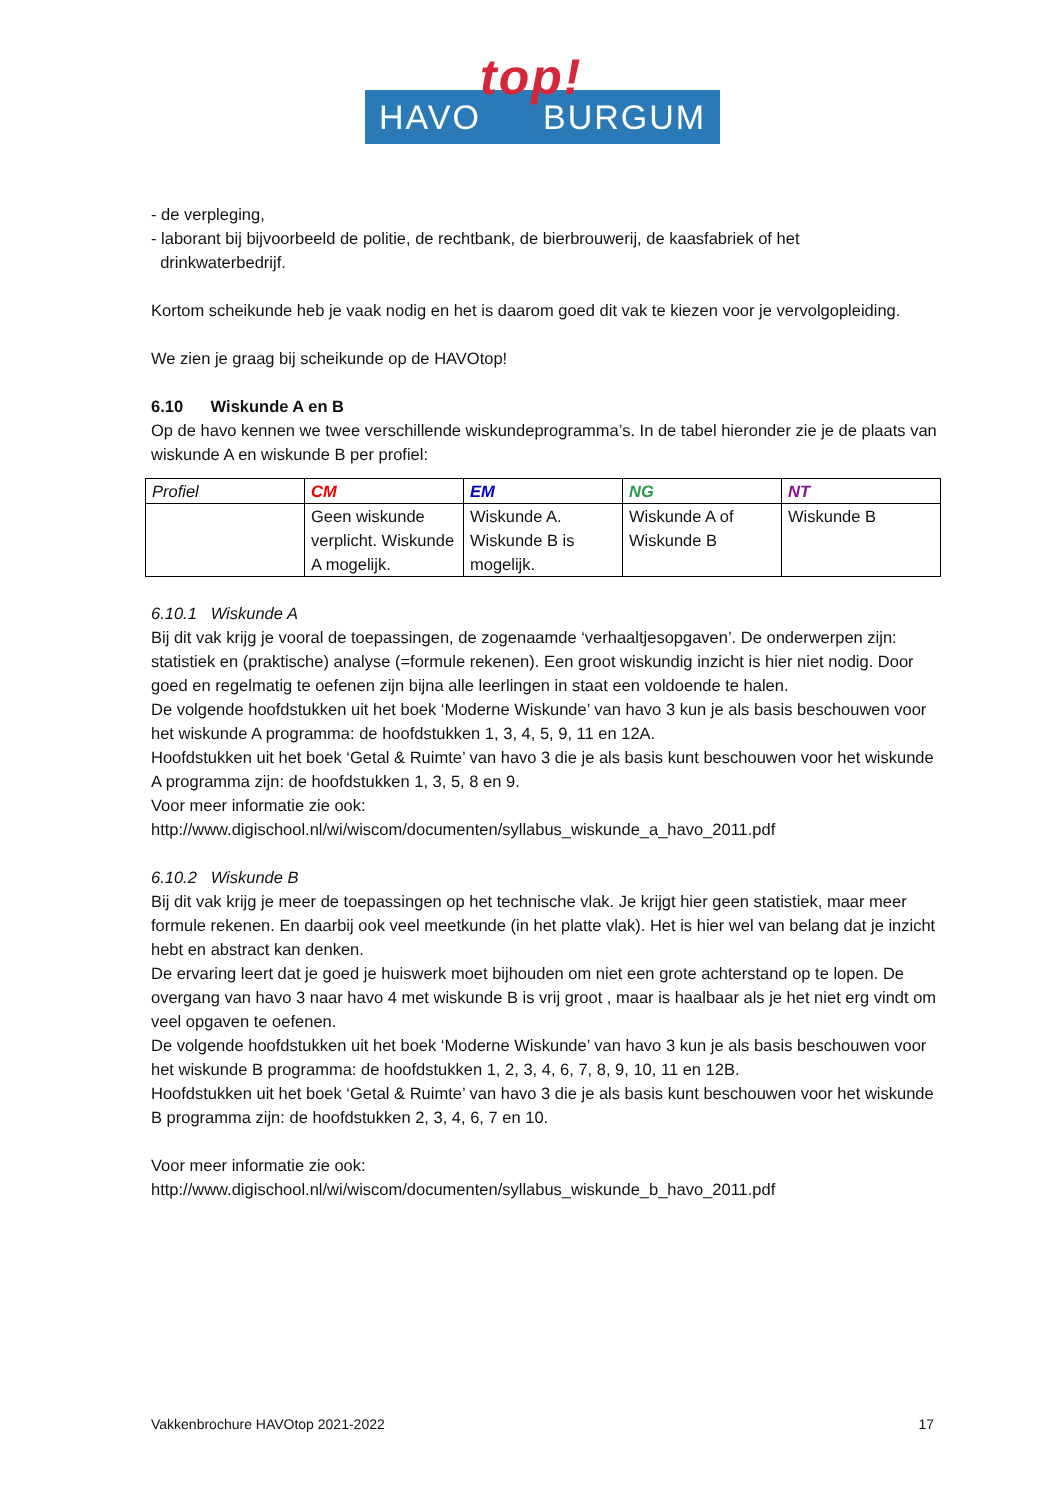HAVO
top!
BURGUM
- de verpleging,
- laborant bij bijvoorbeeld de politie, de rechtbank, de bierbrouwerij, de kaasfabriek of het
drinkwaterbedrijf.
Kortom scheikunde heb je vaak nodig en het is daarom goed dit vak te kiezen voor je vervolgopleiding.
We zien je graag bij scheikunde op de HAVOtop!
6.10 Wiskunde A en B
Op de havo kennen we twee verschillende wiskundeprogramma’s. In de tabel hieronder zie je de plaats van wiskunde A en wiskunde B per profiel:
| Profiel | CM | EM | NG | NT |
| | Geen wiskunde verplicht. Wiskunde A mogelijk. | Wiskunde A. Wiskunde B is mogelijk. | Wiskunde A of Wiskunde B | Wiskunde B |
6.10.1 Wiskunde A
Bij dit vak krijg je vooral de toepassingen, de zogenaamde ‘verhaaltjesopgaven’. De onderwerpen zijn: statistiek en (praktische) analyse (=formule rekenen). Een groot wiskundig inzicht is hier niet nodig. Door goed en regelmatig te oefenen zijn bijna alle leerlingen in staat een voldoende te halen.
De volgende hoofdstukken uit het boek ‘Moderne Wiskunde’ van havo 3 kun je als basis beschouwen voor het wiskunde A programma: de hoofdstukken 1, 3, 4, 5, 9, 11 en 12A.
Hoofdstukken uit het boek ‘Getal & Ruimte’ van havo 3 die je als basis kunt beschouwen voor het wiskunde A programma zijn: de hoofdstukken 1, 3, 5, 8 en 9.
Voor meer informatie zie ook:
http://www.digischool.nl/wi/wiscom/documenten/syllabus_wiskunde_a_havo_2011.pdf
6.10.2 Wiskunde B
Bij dit vak krijg je meer de toepassingen op het technische vlak. Je krijgt hier geen statistiek, maar meer formule rekenen. En daarbij ook veel meetkunde (in het platte vlak). Het is hier wel van belang dat je inzicht hebt en abstract kan denken.
De ervaring leert dat je goed je huiswerk moet bijhouden om niet een grote achterstand op te lopen. De overgang van havo 3 naar havo 4 met wiskunde B is vrij groot , maar is haalbaar als je het niet erg vindt om veel opgaven te oefenen.
De volgende hoofdstukken uit het boek ‘Moderne Wiskunde’ van havo 3 kun je als basis beschouwen voor het wiskunde B programma: de hoofdstukken 1, 2, 3, 4, 6, 7, 8, 9, 10, 11 en 12B.
Hoofdstukken uit het boek ‘Getal & Ruimte’ van havo 3 die je als basis kunt beschouwen voor het wiskunde B programma zijn: de hoofdstukken 2, 3, 4, 6, 7 en 10.
Voor meer informatie zie ook:
http://www.digischool.nl/wi/wiscom/documenten/syllabus_wiskunde_b_havo_2011.pdf
Vakkenbrochure HAVOtop 2021-2022 17